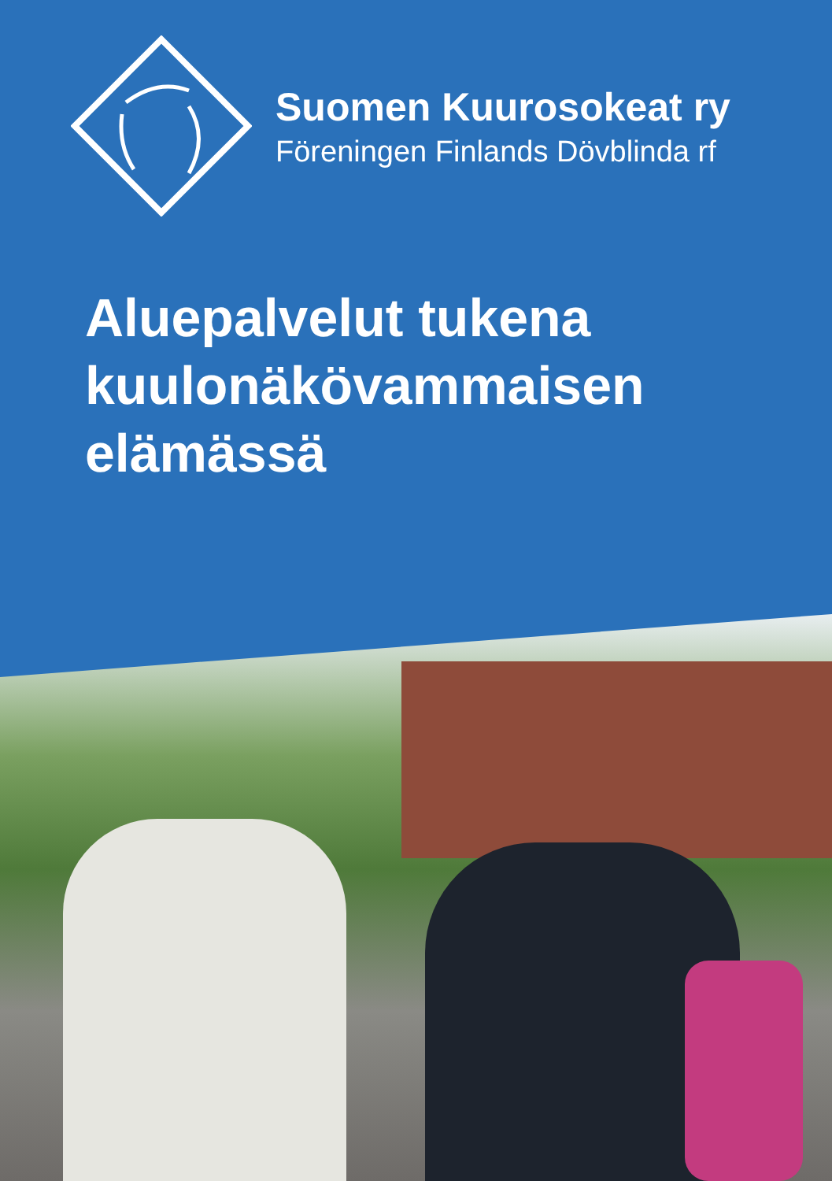Suomen Kuurosokeat ry
Föreningen Finlands Dövblinda rf
Aluepalvelut tukena
kuulonäkövammaisen
elämässä